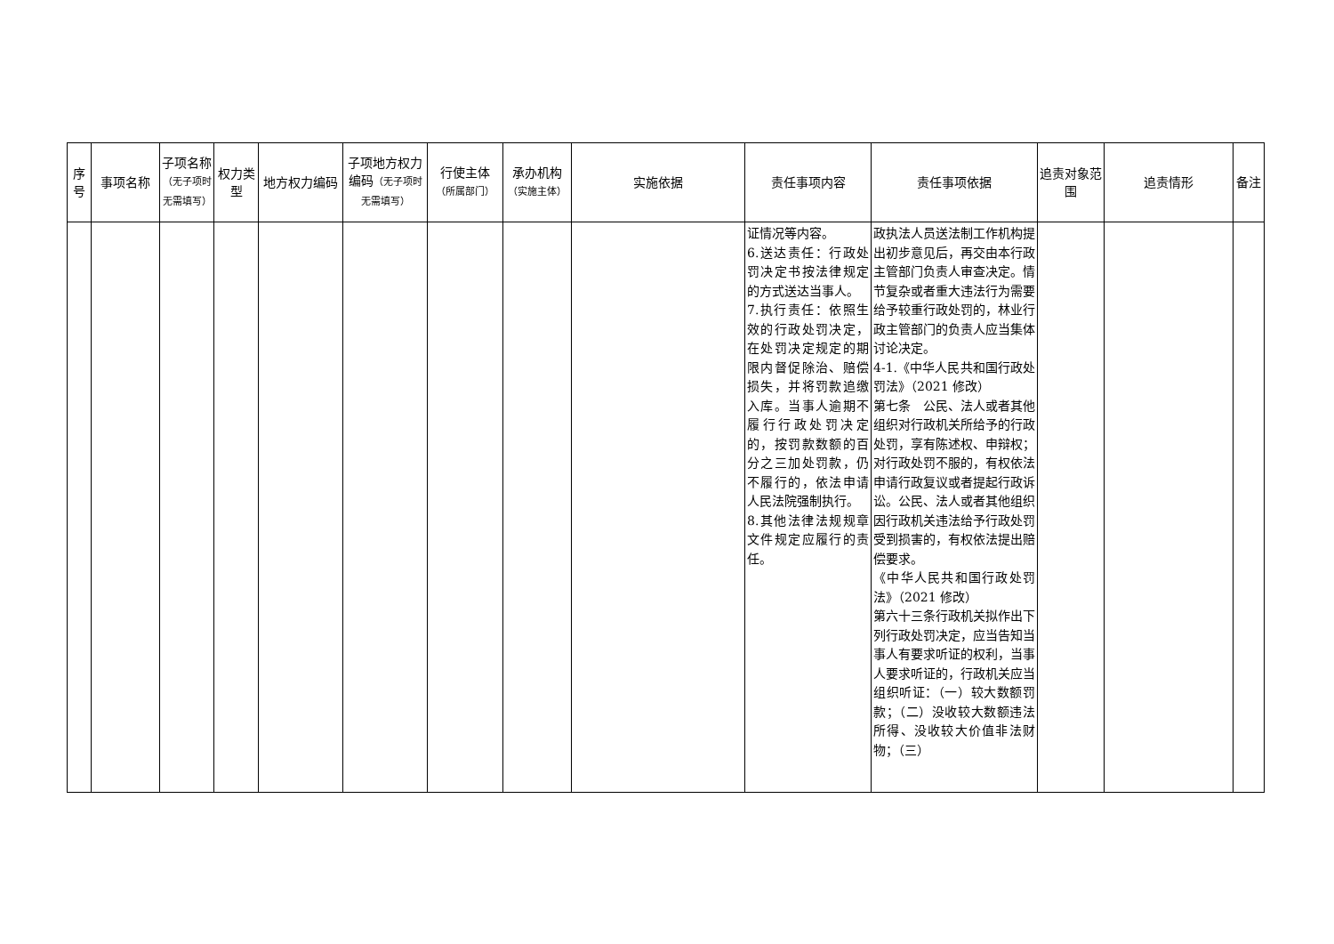| 序号 | 事项名称 | 子项名称 （无子项时无需填写） | 权力类型 | 地方权力编码 | 子项地方权力编码 （无子项时无需填写） | 行使主体 （所属部门） | 承办机构 （实施主体） | 实施依据 | 责任事项内容 | 责任事项依据 | 追责对象范围 | 追责情形 | 备注 |
| --- | --- | --- | --- | --- | --- | --- | --- | --- | --- | --- | --- | --- | --- |
| | | | | | | | | | 证情况等内容。 6.送达责任：行政处罚决定书按法律规定的方式送达当事人。 7.执行责任：依照生效的行政处罚决定，在处罚决定规定的期限内督促除治、赔偿损失，并将罚款追缴入库。当事人逾期不履行行政处罚决定的，按罚款数额的百分之三加处罚款，仍不履行的，依法申请人民法院强制执行。 8.其他法律法规规章文件规定应履行的责任。 | 政执法人员送法制工作机构提出初步意见后，再交由本行政主管部门负责人审查决定。情节复杂或者重大违法行为需要给予较重行政处罚的，林业行政主管部门的负责人应当集体讨论决定。 4-1.《中华人民共和国行政处罚法》（2021 修改） 第七条 公民、法人或者其他组织对行政机关所给予的行政处罚，享有陈述权、申辩权；对行政处罚不服的，有权依法申请行政复议或者提起行政诉讼。公民、法人或者其他组织因行政机关违法给予行政处罚受到损害的，有权依法提出赔偿要求。 《中华人民共和国行政处罚法》（2021 修改） 第六十三条行政机关拟作出下列行政处罚决定，应当告知当事人有要求听证的权利，当事人要求听证的，行政机关应当组织听证：（一）较大数额罚款；（二）没收较大数额违法所得、没收较大价值非法财物；（三） | | | |